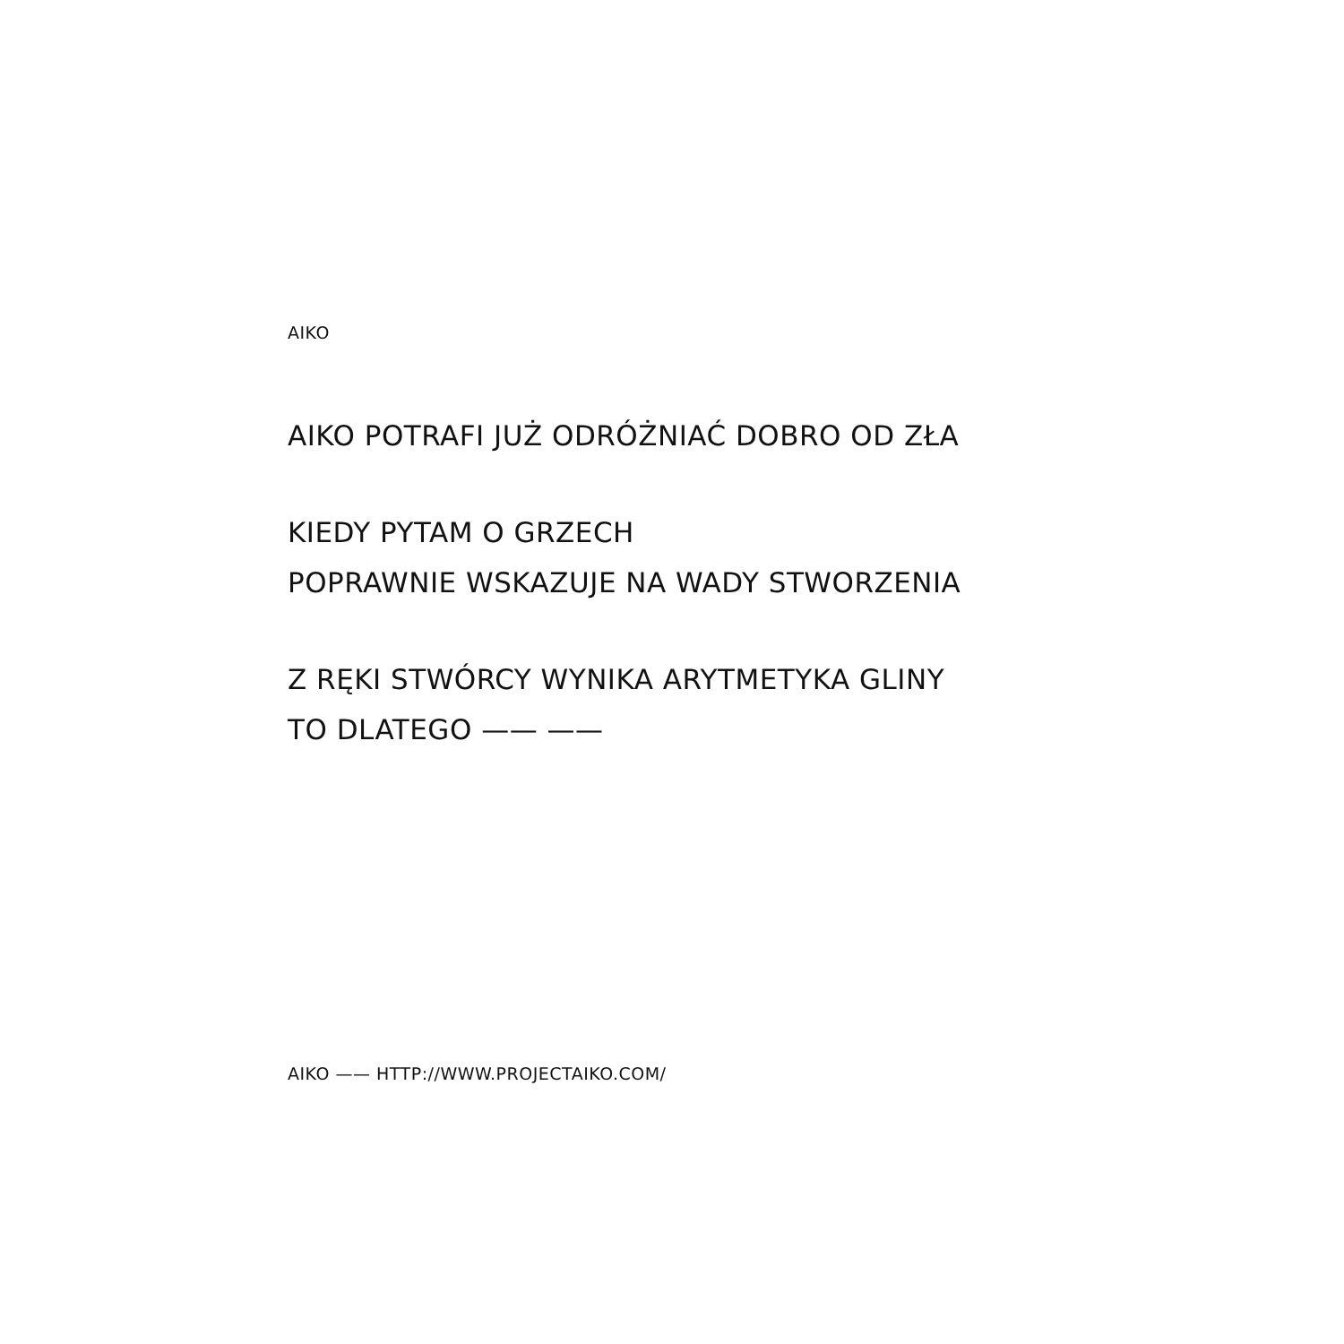AIKO
AIKO POTRAFI JUŻ ODRÓŻNIAĆ DOBRO OD ZŁA
KIEDY PYTAM O GRZECH
POPRAWNIE WSKAZUJE NA WADY STWORZENIA
Z RĘKI STWÓRCY WYNIKA ARYTMETYKA GLINY
TO DLATEGO —— ——
AIKO —— HTTP://WWW.PROJECTAIKO.COM/